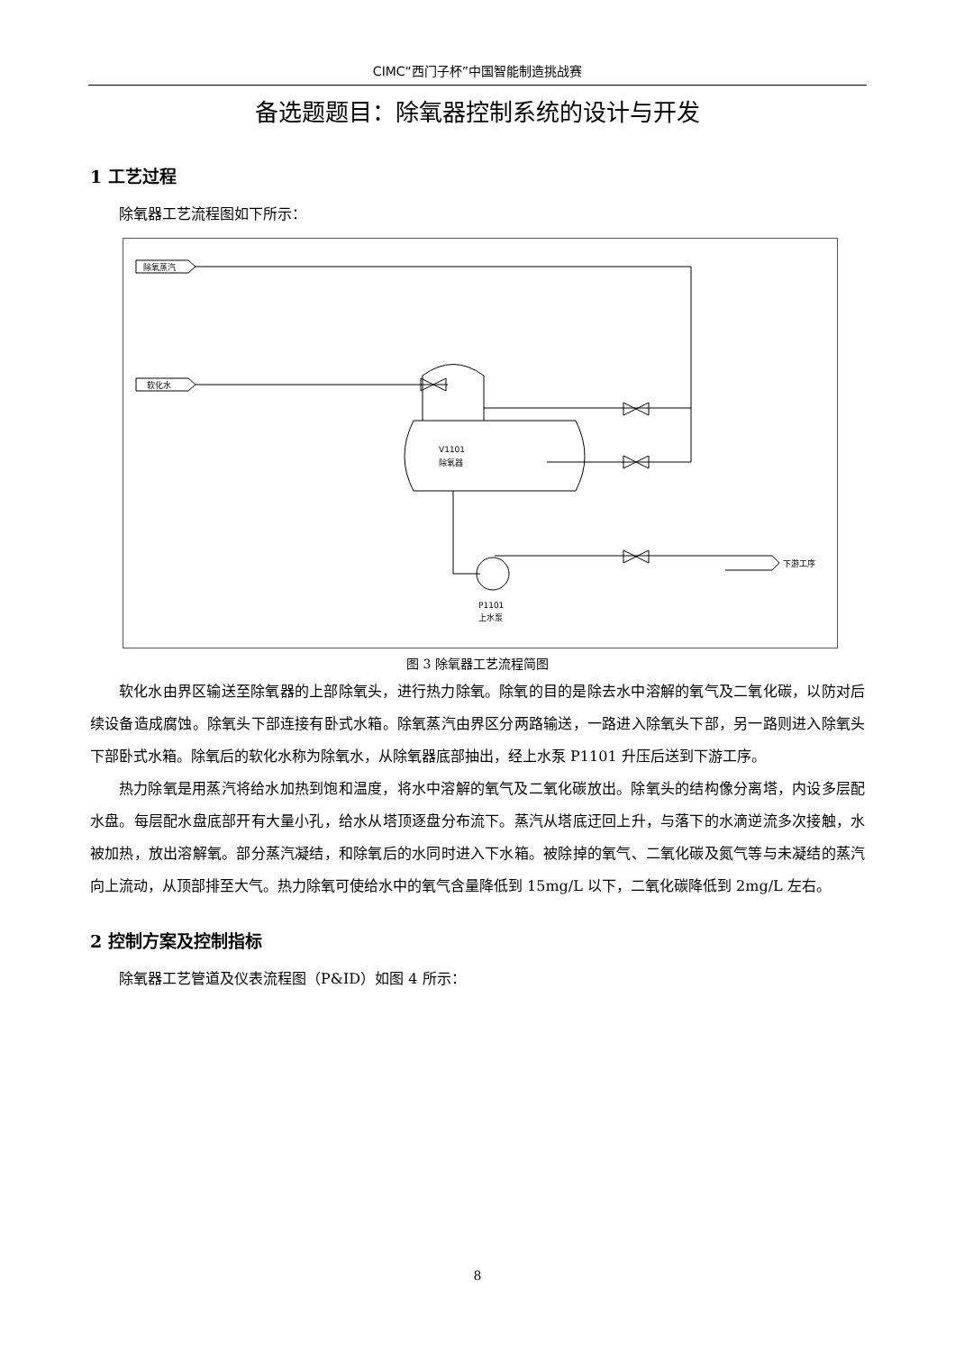CIMC“西门子杯”中国智能制造挑战赛
备选题题目：除氧器控制系统的设计与开发
1 工艺过程
除氧器工艺流程图如下所示：
除氧蒸汽
软化水
V1101
除氧器
下游工序
P1101
上水泵
图 3 除氧器工艺流程简图
软化水由界区输送至除氧器的上部除氧头，进行热力除氧。除氧的目的是除去水中溶解的氧气及二氧化碳，以防对后续设备造成腐蚀。除氧头下部连接有卧式水箱。除氧蒸汽由界区分两路输送，一路进入除氧头下部，另一路则进入除氧头下部卧式水箱。除氧后的软化水称为除氧水，从除氧器底部抽出，经上水泵 P1101 升压后送到下游工序。
热力除氧是用蒸汽将给水加热到饱和温度，将水中溶解的氧气及二氧化碳放出。除氧头的结构像分离塔，内设多层配水盘。每层配水盘底部开有大量小孔，给水从塔顶逐盘分布流下。蒸汽从塔底迂回上升，与落下的水滴逆流多次接触，水被加热，放出溶解氧。部分蒸汽凝结，和除氧后的水同时进入下水箱。被除掉的氧气、二氧化碳及氮气等与未凝结的蒸汽向上流动，从顶部排至大气。热力除氧可使给水中的氧气含量降低到 15mg/L 以下，二氧化碳降低到 2mg/L 左右。
2 控制方案及控制指标
除氧器工艺管道及仪表流程图（P&ID）如图 4 所示：
8